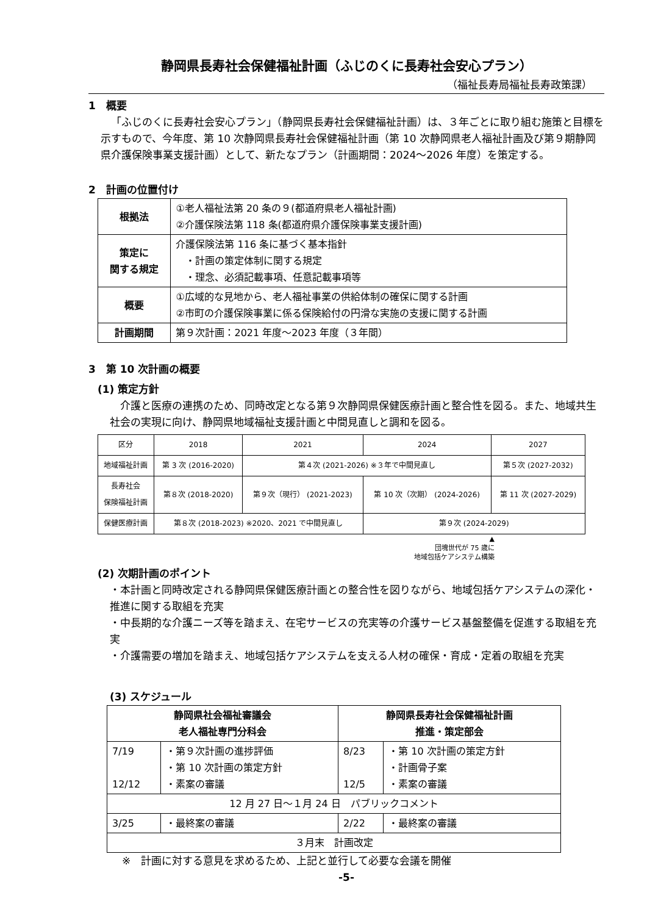静岡県長寿社会保健福祉計画（ふじのくに長寿社会安心プラン）
（福祉長寿局福祉長寿政策課）
1　概要
「ふじのくに長寿社会安心プラン」（静岡県長寿社会保健福祉計画）は、３年ごとに取り組む施策と目標を示すもので、今年度、第 10 次静岡県長寿社会保健福祉計画（第 10 次静岡県老人福祉計画及び第９期静岡県介護保険事業支援計画）として、新たなプラン（計画期間：2024～2026 年度）を策定する。
2　計画の位置付け
| 根拠法 | ①老人福祉法第 20 条の９(都道府県老人福祉計画) ②介護保険法第 118 条(都道府県介護保険事業支援計画) |
| 策定に 関する規定 | 介護保険法第 116 条に基づく基本指針 ・計画の策定体制に関する規定 ・理念、必須記載事項、任意記載事項等 |
| 概要 | ①広域的な見地から、老人福祉事業の供給体制の確保に関する計画 ②市町の介護保険事業に係る保険給付の円滑な実施の支援に関する計画 |
| 計画期間 | 第９次計画：2021 年度～2023 年度（３年間） |
3　第 10 次計画の概要
(1) 策定方針
介護と医療の連携のため、同時改定となる第９次静岡県保健医療計画と整合性を図る。また、地域共生社会の実現に向け、静岡県地域福祉支援計画と中間見直しと調和を図る。
| 区分 | 2018 | 2021 | 2024 | 2027 |
| 地域福祉計画 | 第 3 次 (2016-2020) | 第４次 (2021-2026) ※３年で中間見直し | | 第５次 (2027-2032) |
| 長寿社会 保険福祉計画 | 第８次 (2018-2020) | 第９次（現行） (2021-2023) | 第 10 次（次期） (2024-2026) | 第 11 次 (2027-2029) |
| 保健医療計画 | 第８次 (2018-2023) ※2020、2021 で中間見直し | | 第９次 (2024-2029) | |
▲
団塊世代が 75 歳に
地域包括ケアシステム構築
(2) 次期計画のポイント
・本計画と同時改定される静岡県保健医療計画との整合性を図りながら、地域包括ケアシステムの深化・推進に関する取組を充実
・中長期的な介護ニーズ等を踏まえ、在宅サービスの充実等の介護サービス基盤整備を促進する取組を充実
・介護需要の増加を踏まえ、地域包括ケアシステムを支える人材の確保・育成・定着の取組を充実
(3) スケジュール
| 静岡県社会福祉審議会 老人福祉専門分科会 | | 静岡県長寿社会保健福祉計画 推進・策定部会 | |
| --- | --- | --- | --- |
| 7/19 12/12 | ・第９次計画の進捗評価 ・第 10 次計画の策定方針 ・素案の審議 | 8/23 12/5 | ・第 10 次計画の策定方針 ・計画骨子案 ・素案の審議 |
| 12 月 27 日～１月 24 日 パブリックコメント | | | |
| 3/25 | ・最終案の審議 | 2/22 | ・最終案の審議 |
| ３月末 計画改定 | | | |
※　計画に対する意見を求めるため、上記と並行して必要な会議を開催
-5-